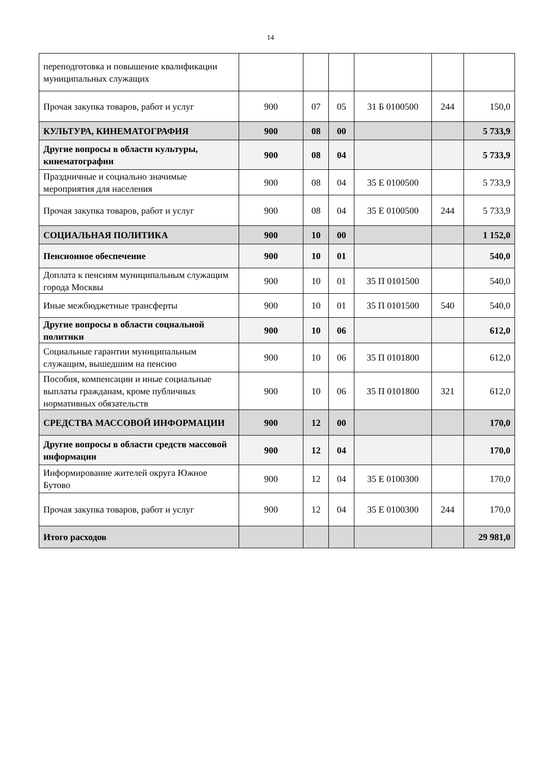14
| переподготовка и повышение квалификации муниципальных служащих | | | | | | |
| Прочая закупка товаров, работ и услуг | 900 | 07 | 05 | 31 Б 0100500 | 244 | 150,0 |
| КУЛЬТУРА, КИНЕМАТОГРАФИЯ | 900 | 08 | 00 | | | 5 733,9 |
| Другие вопросы в области культуры, кинематографии | 900 | 08 | 04 | | | 5 733,9 |
| Праздничные и социально значимые мероприятия для населения | 900 | 08 | 04 | 35 Е 0100500 | | 5 733,9 |
| Прочая закупка товаров, работ и услуг | 900 | 08 | 04 | 35 Е 0100500 | 244 | 5 733,9 |
| СОЦИАЛЬНАЯ ПОЛИТИКА | 900 | 10 | 00 | | | 1 152,0 |
| Пенсионное обеспечение | 900 | 10 | 01 | | | 540,0 |
| Доплата к пенсиям муниципальным служащим города Москвы | 900 | 10 | 01 | 35 П 0101500 | | 540,0 |
| Иные межбюджетные трансферты | 900 | 10 | 01 | 35 П 0101500 | 540 | 540,0 |
| Другие вопросы в области социальной политики | 900 | 10 | 06 | | | 612,0 |
| Социальные гарантии муниципальным служащим, вышедшим на пенсию | 900 | 10 | 06 | 35 П 0101800 | | 612,0 |
| Пособия, компенсации и иные социальные выплаты гражданам, кроме публичных нормативных обязательств | 900 | 10 | 06 | 35 П 0101800 | 321 | 612,0 |
| СРЕДСТВА МАССОВОЙ ИНФОРМАЦИИ | 900 | 12 | 00 | | | 170,0 |
| Другие вопросы в области средств массовой информации | 900 | 12 | 04 | | | 170,0 |
| Информирование жителей округа Южное Бутово | 900 | 12 | 04 | 35 Е 0100300 | | 170,0 |
| Прочая закупка товаров, работ и услуг | 900 | 12 | 04 | 35 Е 0100300 | 244 | 170,0 |
| Итого расходов | | | | | | 29 981,0 |